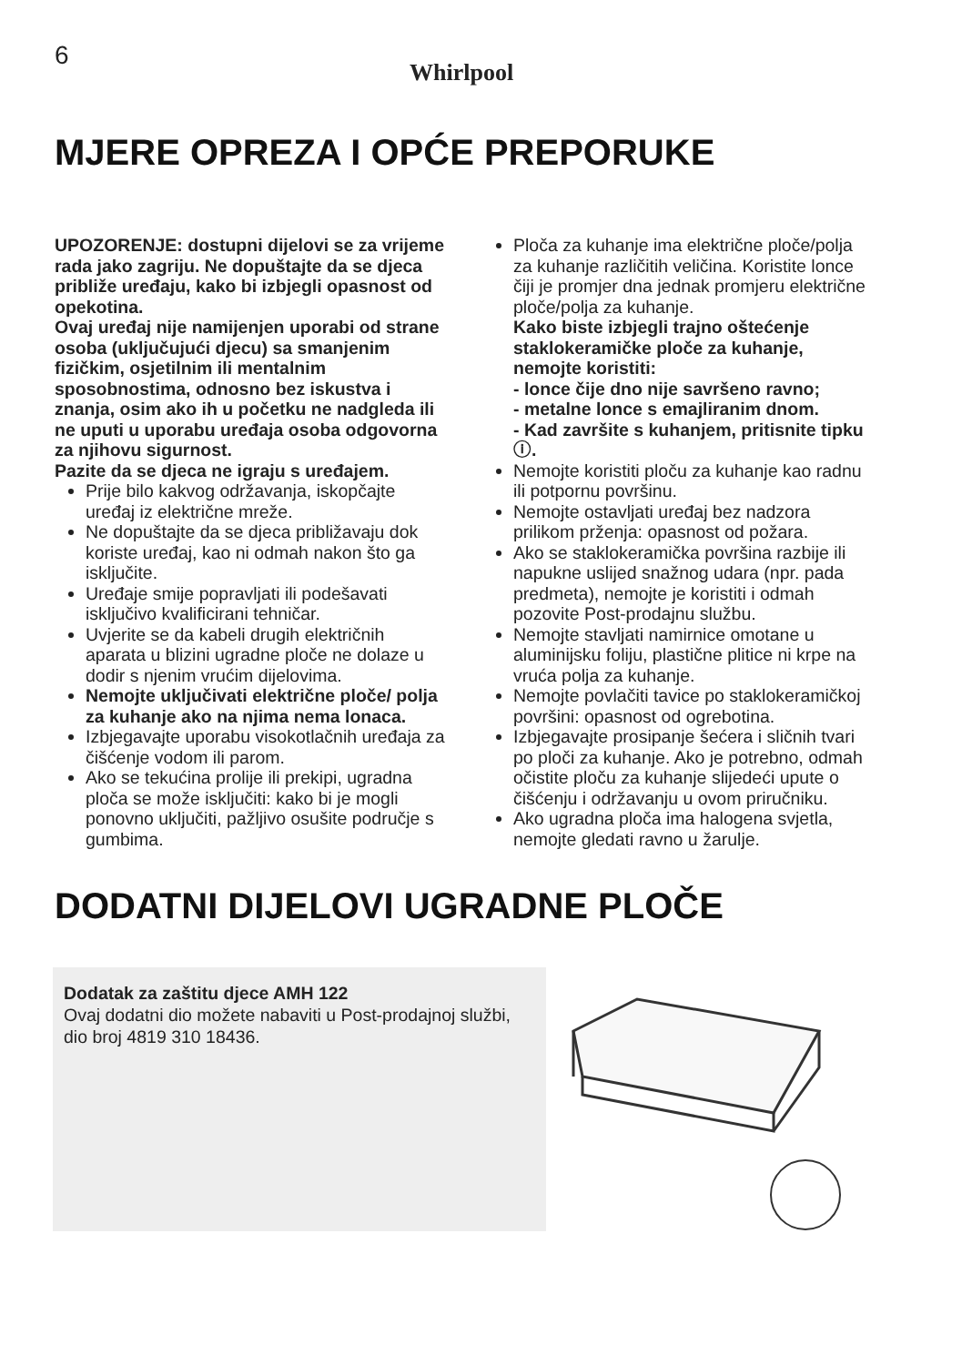6
Whirlpool
MJERE OPREZA I OPĆE PREPORUKE
UPOZORENJE: dostupni dijelovi se za vrijeme rada jako zagriju. Ne dopuštajte da se djeca približe uređaju, kako bi izbjegli opasnost od opekotina.
Ovaj uređaj nije namijenjen uporabi od strane osoba (uključujući djecu) sa smanjenim fizičkim, osjetilnim ili mentalnim sposobnostima, odnosno bez iskustva i znanja, osim ako ih u početku ne nadgleda ili ne uputi u uporabu uređaja osoba odgovorna za njihovu sigurnost.
Pazite da se djeca ne igraju s uređajem.
Prije bilo kakvog održavanja, iskopčajte uređaj iz električne mreže.
Ne dopuštajte da se djeca približavaju dok koriste uređaj, kao ni odmah nakon što ga isključite.
Uređaje smije popravljati ili podešavati isključivo kvalificirani tehničar.
Uvjerite se da kabeli drugih električnih aparata u blizini ugradne ploče ne dolaze u dodir s njenim vrućim dijelovima.
Nemojte uključivati električne ploče/ polja za kuhanje ako na njima nema lonaca.
Izbjegavajte uporabu visokotlačnih uređaja za čišćenje vodom ili parom.
Ako se tekućina prolije ili prekipi, ugradna ploča se može isključiti: kako bi je mogli ponovno uključiti, pažljivo osušite područje s gumbima.
Ploča za kuhanje ima električne ploče/polja za kuhanje različitih veličina. Koristite lonce čiji je promjer dna jednak promjeru električne ploče/polja za kuhanje.
Kako biste izbjegli trajno oštećenje staklokeramičke ploče za kuhanje, nemojte koristiti:
- lonce čije dno nije savršeno ravno;
- metalne lonce s emajliranim dnom.
- Kad završite s kuhanjem, pritisnite tipku ⓘ.
Nemojte koristiti ploču za kuhanje kao radnu ili potpornu površinu.
Nemojte ostavljati uređaj bez nadzora prilikom prženja: opasnost od požara.
Ako se staklokeramička površina razbije ili napukne uslijed snažnog udara (npr. pada predmeta), nemojte je koristiti i odmah pozovite Post-prodajnu službu.
Nemojte stavljati namirnice omotane u aluminijsku foliju, plastične plitice ni krpe na vruća polja za kuhanje.
Nemojte povlačiti tavice po staklokeramičkoj površini: opasnost od ogrebotina.
Izbjegavajte prosipanje šećera i sličnih tvari po ploči za kuhanje. Ako je potrebno, odmah očistite ploču za kuhanje slijedeći upute o čišćenju i održavanju u ovom priručniku.
Ako ugradna ploča ima halogena svjetla, nemojte gledati ravno u žarulje.
DODATNI DIJELOVI UGRADNE PLOČE
Dodatak za zaštitu djece AMH 122
Ovaj dodatni dio možete nabaviti u Post-prodajnoj službi, dio broj 4819 310 18436.